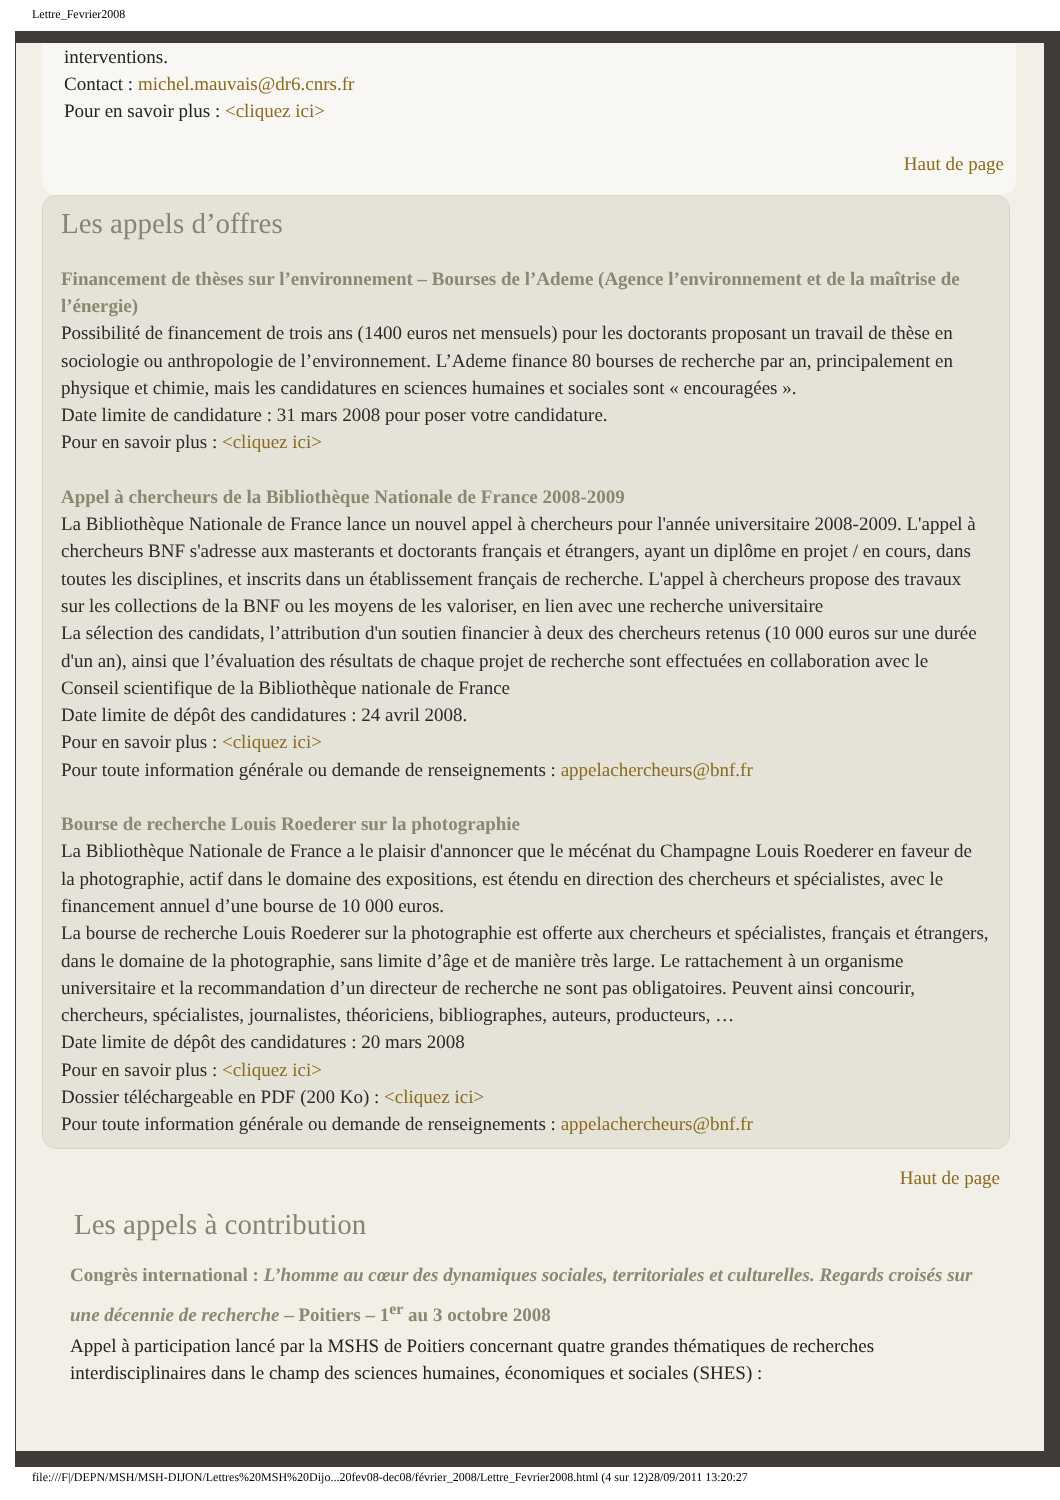Lettre_Fevrier2008
interventions.
Contact : michel.mauvais@dr6.cnrs.fr
Pour en savoir plus : <cliquez ici>
Haut de page
Les appels d’offres
Financement de thèses sur l’environnement – Bourses de l’Ademe (Agence l’environnement et de la maîtrise de l’énergie)
Possibilité de financement de trois ans (1400 euros net mensuels) pour les doctorants proposant un travail de thèse en sociologie ou anthropologie de l’environnement. L’Ademe finance 80 bourses de recherche par an, principalement en physique et chimie, mais les candidatures en sciences humaines et sociales sont « encouragées ».
Date limite de candidature : 31 mars 2008 pour poser votre candidature.
Pour en savoir plus : <cliquez ici>
Appel à chercheurs de la Bibliothèque Nationale de France 2008-2009
La Bibliothèque Nationale de France lance un nouvel appel à chercheurs pour l'année universitaire 2008-2009. L'appel à chercheurs BNF s'adresse aux masterants et doctorants français et étrangers, ayant un diplôme en projet / en cours, dans toutes les disciplines, et inscrits dans un établissement français de recherche. L'appel à chercheurs propose des travaux sur les collections de la BNF ou les moyens de les valoriser, en lien avec une recherche universitaire
La sélection des candidats, l’attribution d'un soutien financier à deux des chercheurs retenus (10 000 euros sur une durée d'un an), ainsi que l’évaluation des résultats de chaque projet de recherche sont effectuées en collaboration avec le Conseil scientifique de la Bibliothèque nationale de France
Date limite de dépôt des candidatures : 24 avril 2008.
Pour en savoir plus : <cliquez ici>
Pour toute information générale ou demande de renseignements : appelachercheurs@bnf.fr
Bourse de recherche Louis Roederer sur la photographie
La Bibliothèque Nationale de France a le plaisir d'annoncer que le mécénat du Champagne Louis Roederer en faveur de la photographie, actif dans le domaine des expositions, est étendu en direction des chercheurs et spécialistes, avec le financement annuel d’une bourse de 10 000 euros.
La bourse de recherche Louis Roederer sur la photographie est offerte aux chercheurs et spécialistes, français et étrangers, dans le domaine de la photographie, sans limite d’âge et de manière très large. Le rattachement à un organisme universitaire et la recommandation d’un directeur de recherche ne sont pas obligatoires. Peuvent ainsi concourir, chercheurs, spécialistes, journalistes, théoriciens, bibliographes, auteurs, producteurs, …
Date limite de dépôt des candidatures : 20 mars 2008
Pour en savoir plus : <cliquez ici>
Dossier téléchargeable en PDF (200 Ko) : <cliquez ici>
Pour toute information générale ou demande de renseignements : appelachercheurs@bnf.fr
Haut de page
Les appels à contribution
Congrès international : L’homme au cœur des dynamiques sociales, territoriales et culturelles. Regards croisés sur une décennie de recherche – Poitiers – 1<sup>er</sup> au 3 octobre 2008
Appel à participation lancé par la MSHS de Poitiers concernant quatre grandes thématiques de recherches interdisciplinaires dans le champ des sciences humaines, économiques et sociales (SHES) :
file:///F|/DEPN/MSH/MSH-DIJON/Lettres%20MSH%20Dijo...20fev08-dec08/février_2008/Lettre_Fevrier2008.html (4 sur 12)28/09/2011 13:20:27